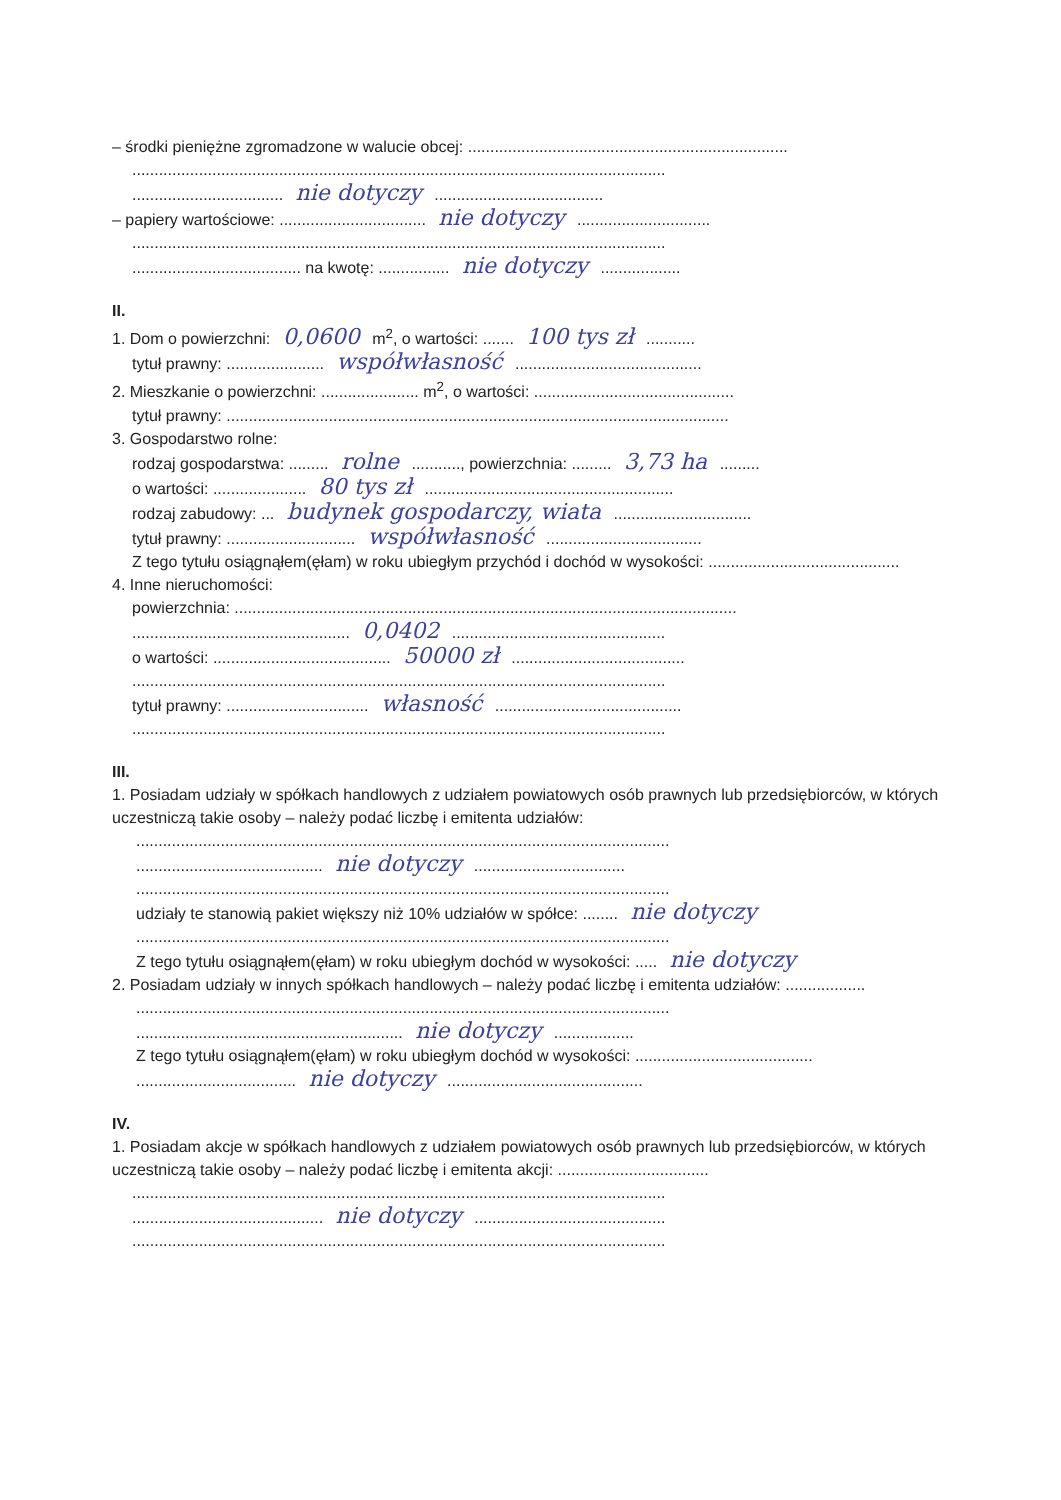– środki pieniężne zgromadzone w walucie obcej: ........................................................................
........................................................................................................................
.................................. nie dotyczy ......................................
– papiery wartościowe: ................................. nie dotyczy ..............................
........................................................................................................................
...................................... na kwotę: ................ nie dotyczy ..................
II.
1. Dom o powierzchni: 0,0600 m<sup>2</sup>, o wartości: ....... 100 tys zł ...........
tytuł prawny: ...................... współwłasność ..........................................
2. Mieszkanie o powierzchni: ...................... m<sup>2</sup>, o wartości: .............................................
tytuł prawny: .................................................................................................................
3. Gospodarstwo rolne:
rodzaj gospodarstwa: ......... rolne ..........., powierzchnia: ......... 3,73 ha .........
o wartości: ..................... 80 tys zł ........................................................
rodzaj zabudowy: ... budynek gospodarczy, wiata ...............................
tytuł prawny: ............................. współwłasność ...................................
Z tego tytułu osiągnąłem(ęłam) w roku ubiegłym przychód i dochód w wysokości: ...........................................
4. Inne nieruchomości:
powierzchnia: .................................................................................................................
................................................. 0,0402 ................................................
o wartości: ........................................ 50000 zł .......................................
........................................................................................................................
tytuł prawny: ................................ własność ..........................................
........................................................................................................................
III.
1. Posiadam udziały w spółkach handlowych z udziałem powiatowych osób prawnych lub przedsiębiorców, w których uczestniczą takie osoby – należy podać liczbę i emitenta udziałów:
........................................................................................................................
.......................................... nie dotyczy ..................................
........................................................................................................................
udziały te stanowią pakiet większy niż 10% udziałów w spółce: ........ nie dotyczy
........................................................................................................................
Z tego tytułu osiągnąłem(ęłam) w roku ubiegłym dochód w wysokości: ..... nie dotyczy
2. Posiadam udziały w innych spółkach handlowych – należy podać liczbę i emitenta udziałów: ..................
........................................................................................................................
............................................................ nie dotyczy ..................
Z tego tytułu osiągnąłem(ęłam) w roku ubiegłym dochód w wysokości: ........................................
.................................... nie dotyczy ............................................
IV.
1. Posiadam akcje w spółkach handlowych z udziałem powiatowych osób prawnych lub przedsiębiorców, w których uczestniczą takie osoby – należy podać liczbę i emitenta akcji: ..................................
........................................................................................................................
........................................... nie dotyczy ...........................................
........................................................................................................................